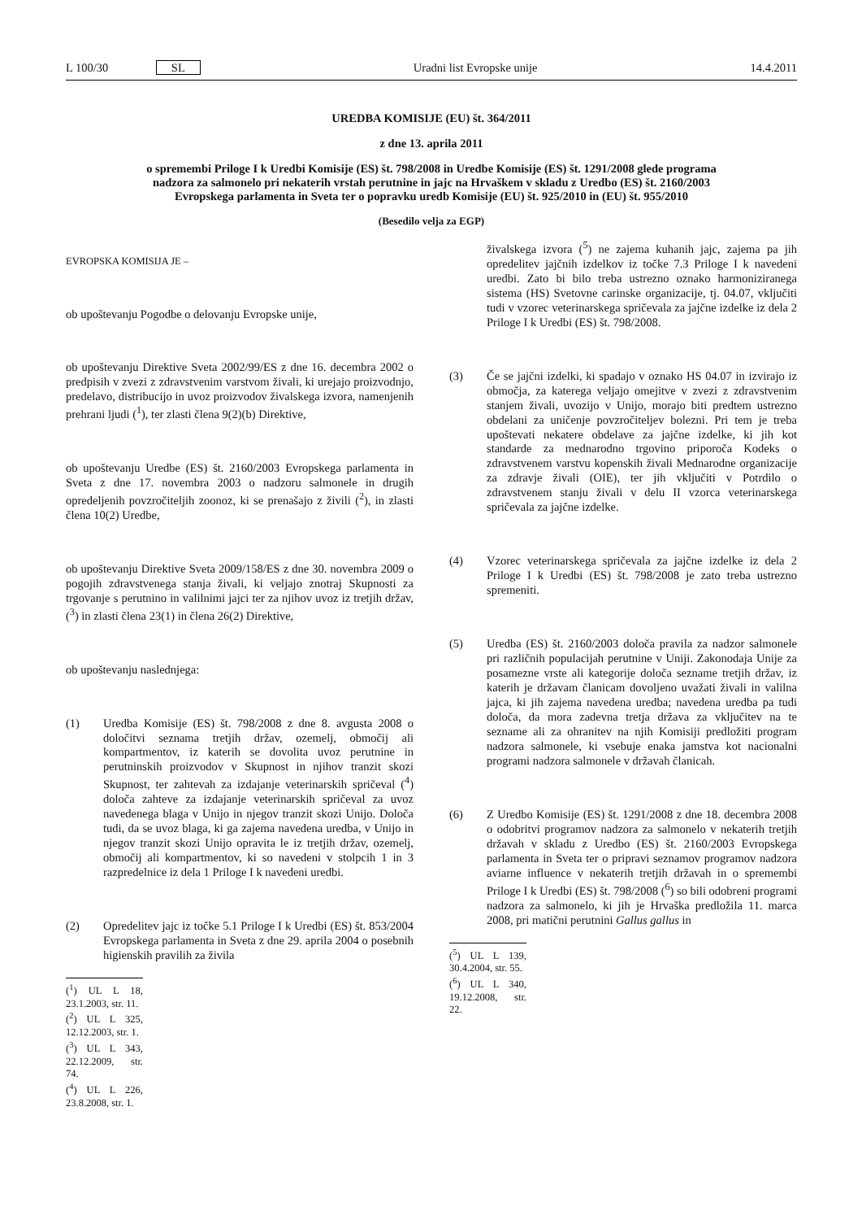L 100/30 SL Uradni list Evropske unije 14.4.2011
UREDBA KOMISIJE (EU) št. 364/2011
z dne 13. aprila 2011
o spremembi Priloge I k Uredbi Komisije (ES) št. 798/2008 in Uredbe Komisije (ES) št. 1291/2008 glede programa nadzora za salmonelo pri nekaterih vrstah perutnine in jajc na Hrvaškem v skladu z Uredbo (ES) št. 2160/2003 Evropskega parlamenta in Sveta ter o popravku uredb Komisije (EU) št. 925/2010 in (EU) št. 955/2010
(Besedilo velja za EGP)
EVROPSKA KOMISIJA JE –
ob upoštevanju Pogodbe o delovanju Evropske unije,
ob upoštevanju Direktive Sveta 2002/99/ES z dne 16. decembra 2002 o predpisih v zvezi z zdravstvenim varstvom živali, ki urejajo proizvodnjo, predelavo, distribucijo in uvoz proizvodov živalskega izvora, namenjenih prehrani ljudi (<sup>1</sup>), ter zlasti člena 9(2)(b) Direktive,
ob upoštevanju Uredbe (ES) št. 2160/2003 Evropskega parlamenta in Sveta z dne 17. novembra 2003 o nadzoru salmonele in drugih opredeljenih povzročiteljih zoonoz, ki se prenašajo z živili (<sup>2</sup>), in zlasti člena 10(2) Uredbe,
ob upoštevanju Direktive Sveta 2009/158/ES z dne 30. novembra 2009 o pogojih zdravstvenega stanja živali, ki veljajo znotraj Skupnosti za trgovanje s perutnino in valilnimi jajci ter za njihov uvoz iz tretjih držav, (<sup>3</sup>) in zlasti člena 23(1) in člena 26(2) Direktive,
ob upoštevanju naslednjega:
(1) Uredba Komisije (ES) št. 798/2008 z dne 8. avgusta 2008 o določitvi seznama tretjih držav, ozemelj, območij ali kompartmentov, iz katerih se dovolita uvoz perutnine in perutninskih proizvodov v Skupnost in njihov tranzit skozi Skupnost, ter zahtevah za izdajanje veterinarskih spričeval (<sup>4</sup>) določa zahteve za izdajanje veterinarskih spričeval za uvoz navedenega blaga v Unijo in njegov tranzit skozi Unijo. Določa tudi, da se uvoz blaga, ki ga zajema navedena uredba, v Unijo in njegov tranzit skozi Unijo opravita le iz tretjih držav, ozemelj, območij ali kompartmentov, ki so navedeni v stolpcih 1 in 3 razpredelnice iz dela 1 Priloge I k navedeni uredbi.
(2) Opredelitev jajc iz točke 5.1 Priloge I k Uredbi (ES) št. 853/2004 Evropskega parlamenta in Sveta z dne 29. aprila 2004 o posebnih higienskih pravilih za živila
(<sup>1</sup>) UL L 18, 23.1.2003, str. 11.
(<sup>2</sup>) UL L 325, 12.12.2003, str. 1.
(<sup>3</sup>) UL L 343, 22.12.2009, str. 74.
(<sup>4</sup>) UL L 226, 23.8.2008, str. 1.
živalskega izvora (<sup>5</sup>) ne zajema kuhanih jajc, zajema pa jih opredelitev jajčnih izdelkov iz točke 7.3 Priloge I k navedeni uredbi. Zato bi bilo treba ustrezno oznako harmoniziranega sistema (HS) Svetovne carinske organizacije, tj. 04.07, vključiti tudi v vzorec veterinarskega spričevala za jajčne izdelke iz dela 2 Priloge I k Uredbi (ES) št. 798/2008.
(3) Če se jajčni izdelki, ki spadajo v oznako HS 04.07 in izvirajo iz območja, za katerega veljajo omejitve v zvezi z zdravstvenim stanjem živali, uvozijo v Unijo, morajo biti predtem ustrezno obdelani za uničenje povzročiteljev bolezni. Pri tem je treba upoštevati nekatere obdelave za jajčne izdelke, ki jih kot standarde za mednarodno trgovino priporoča Kodeks o zdravstvenem varstvu kopenskih živali Mednarodne organizacije za zdravje živali (OIE), ter jih vključiti v Potrdilo o zdravstvenem stanju živali v delu II vzorca veterinarskega spričevala za jajčne izdelke.
(4) Vzorec veterinarskega spričevala za jajčne izdelke iz dela 2 Priloge I k Uredbi (ES) št. 798/2008 je zato treba ustrezno spremeniti.
(5) Uredba (ES) št. 2160/2003 določa pravila za nadzor salmonele pri različnih populacijah perutnine v Uniji. Zakonodaja Unije za posamezne vrste ali kategorije določa sezname tretjih držav, iz katerih je državam članicam dovoljeno uvažati živali in valilna jajca, ki jih zajema navedena uredba; navedena uredba pa tudi določa, da mora zadevna tretja država za vključitev na te sezname ali za ohranitev na njih Komisiji predložiti program nadzora salmonele, ki vsebuje enaka jamstva kot nacionalni programi nadzora salmonele v državah članicah.
(6) Z Uredbo Komisije (ES) št. 1291/2008 z dne 18. decembra 2008 o odobritvi programov nadzora za salmonelo v nekaterih tretjih državah v skladu z Uredbo (ES) št. 2160/2003 Evropskega parlamenta in Sveta ter o pripravi seznamov programov nadzora aviarne influence v nekaterih tretjih državah in o spremembi Priloge I k Uredbi (ES) št. 798/2008 (<sup>6</sup>) so bili odobreni programi nadzora za salmonelo, ki jih je Hrvaška predložila 11. marca 2008, pri matični perutnini Gallus gallus in
(<sup>5</sup>) UL L 139, 30.4.2004, str. 55.
(<sup>6</sup>) UL L 340, 19.12.2008, str. 22.